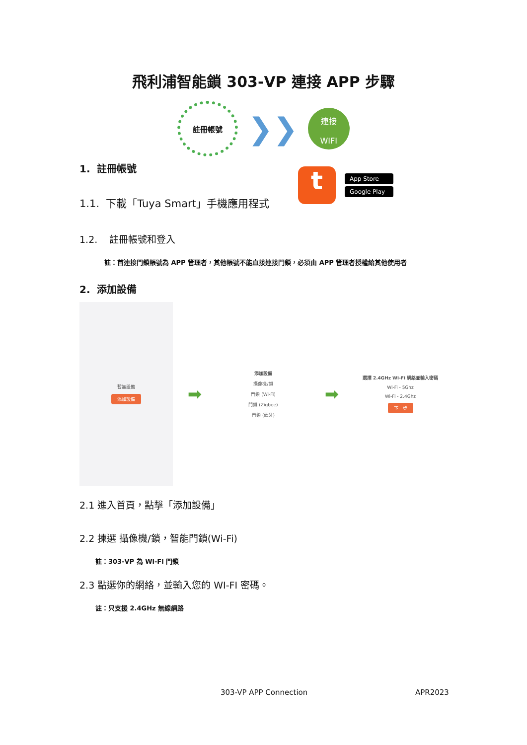飛利浦智能鎖 303-VP 連接 APP 步驟
註冊帳號
❯❯
連接
WIFI
1. 註冊帳號
1.1. 下載「Tuya Smart」手機應用程式
1.2. 註冊帳號和登入
註：首連接門鎖帳號為 APP 管理者，其他帳號不能直接連接門鎖，必須由 APP 管理者授權給其他使用者
2. 添加設備
暫無設備
添加設備
➡
添加設備
攝像機/鎖
門鎖 (Wi-Fi)
門鎖 (Zigbee)
門鎖 (藍牙)
➡
選擇 2.4GHz Wi-Fi 網絡並輸入密碼
Wi-Fi - 5Ghz
Wi-Fi - 2.4Ghz
下一步
2.1 進入首頁，點擊「添加設備」
2.2 揀選 攝像機/鎖，智能門鎖(Wi-Fi)
註：303-VP 為 Wi-Fi 門鎖
2.3 點選你的網絡，並輸入您的 WI-FI 密碼。
註：只支援 2.4GHz 無線網路
t
App Store
Google Play
303-VP APP Connection APR2023